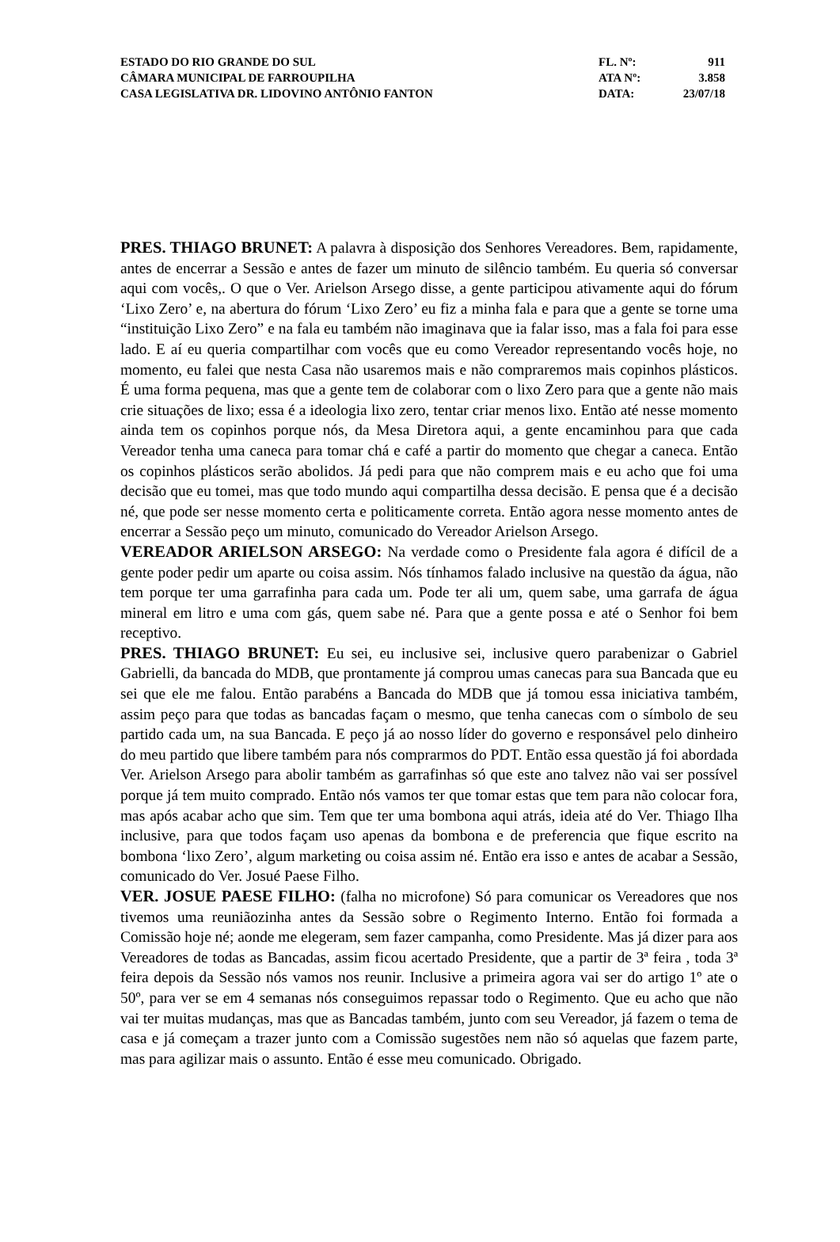| ESTADO DO RIO GRANDE DO SUL | FL. Nº: | 911 |
| CÂMARA MUNICIPAL DE FARROUPILHA | ATA Nº: | 3.858 |
| CASA LEGISLATIVA DR. LIDOVINO ANTÔNIO FANTON | DATA: | 23/07/18 |
PRES. THIAGO BRUNET: A palavra à disposição dos Senhores Vereadores. Bem, rapidamente, antes de encerrar a Sessão e antes de fazer um minuto de silêncio também. Eu queria só conversar aqui com vocês,. O que o Ver. Arielson Arsego disse, a gente participou ativamente aqui do fórum ‘Lixo Zero’ e, na abertura do fórum ‘Lixo Zero’ eu fiz a minha fala e para que a gente se torne uma “instituição Lixo Zero” e na fala eu também não imaginava que ia falar isso, mas a fala foi para esse lado. E aí eu queria compartilhar com vocês que eu como Vereador representando vocês hoje, no momento, eu falei que nesta Casa não usaremos mais e não compraremos mais copinhos plásticos. É uma forma pequena, mas que a gente tem de colaborar com o lixo Zero para que a gente não mais crie situações de lixo; essa é a ideologia lixo zero, tentar criar menos lixo. Então até nesse momento ainda tem os copinhos porque nós, da Mesa Diretora aqui, a gente encaminhou para que cada Vereador tenha uma caneca para tomar chá e café a partir do momento que chegar a caneca. Então os copinhos plásticos serão abolidos. Já pedi para que não comprem mais e eu acho que foi uma decisão que eu tomei, mas que todo mundo aqui compartilha dessa decisão. E pensa que é a decisão né, que pode ser nesse momento certa e politicamente correta. Então agora nesse momento antes de encerrar a Sessão peço um minuto, comunicado do Vereador Arielson Arsego.
VEREADOR ARIELSON ARSEGO: Na verdade como o Presidente fala agora é difícil de a gente poder pedir um aparte ou coisa assim. Nós tínhamos falado inclusive na questão da água, não tem porque ter uma garrafinha para cada um. Pode ter ali um, quem sabe, uma garrafa de água mineral em litro e uma com gás, quem sabe né. Para que a gente possa e até o Senhor foi bem receptivo.
PRES. THIAGO BRUNET: Eu sei, eu inclusive sei, inclusive quero parabenizar o Gabriel Gabrielli, da bancada do MDB, que prontamente já comprou umas canecas para sua Bancada que eu sei que ele me falou. Então parabéns a Bancada do MDB que já tomou essa iniciativa também, assim peço para que todas as bancadas façam o mesmo, que tenha canecas com o símbolo de seu partido cada um, na sua Bancada. E peço já ao nosso líder do governo e responsável pelo dinheiro do meu partido que libere também para nós comprarmos do PDT. Então essa questão já foi abordada Ver. Arielson Arsego para abolir também as garrafinhas só que este ano talvez não vai ser possível porque já tem muito comprado. Então nós vamos ter que tomar estas que tem para não colocar fora, mas após acabar acho que sim. Tem que ter uma bombona aqui atrás, ideia até do Ver. Thiago Ilha inclusive, para que todos façam uso apenas da bombona e de preferencia que fique escrito na bombona ‘lixo Zero’, algum marketing ou coisa assim né. Então era isso e antes de acabar a Sessão, comunicado do Ver. Josué Paese Filho.
VER. JOSUE PAESE FILHO: (falha no microfone) Só para comunicar os Vereadores que nos tivemos uma reuniãozinha antes da Sessão sobre o Regimento Interno. Então foi formada a Comissão hoje né; aonde me elegeram, sem fazer campanha, como Presidente. Mas já dizer para aos Vereadores de todas as Bancadas, assim ficou acertado Presidente, que a partir de 3ª feira , toda 3ª feira depois da Sessão nós vamos nos reunir. Inclusive a primeira agora vai ser do artigo 1º ate o 50º, para ver se em 4 semanas nós conseguimos repassar todo o Regimento. Que eu acho que não vai ter muitas mudanças, mas que as Bancadas também, junto com seu Vereador, já fazem o tema de casa e já começam a trazer junto com a Comissão sugestões nem não só aquelas que fazem parte, mas para agilizar mais o assunto. Então é esse meu comunicado. Obrigado.